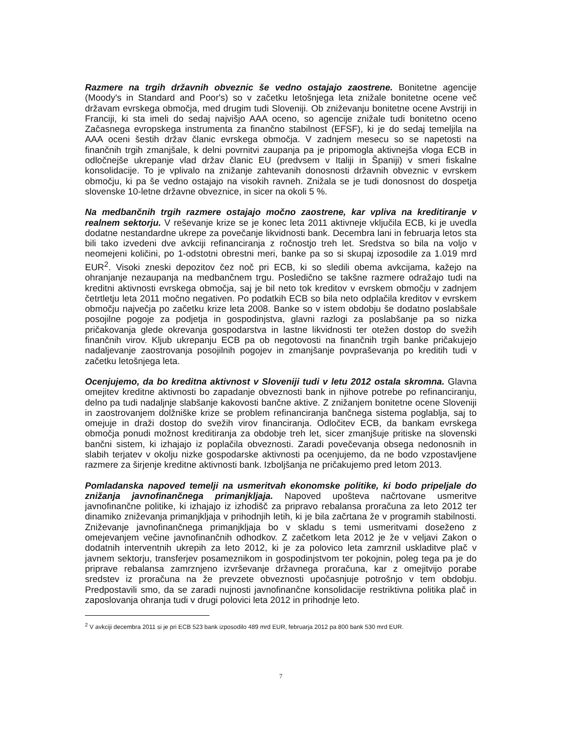Razmere na trgih državnih obveznic še vedno ostajajo zaostrene. Bonitetne agencije (Moody's in Standard and Poor's) so v začetku letošnjega leta znižale bonitetne ocene več državam evrskega območja, med drugim tudi Sloveniji. Ob zniževanju bonitetne ocene Avstriji in Franciji, ki sta imeli do sedaj najvišjo AAA oceno, so agencije znižale tudi bonitetno oceno Začasnega evropskega instrumenta za finančno stabilnost (EFSF), ki je do sedaj temeljila na AAA oceni šestih držav članic evrskega območja. V zadnjem mesecu so se napetosti na finančnih trgih zmanjšale, k delni povrnitvi zaupanja pa je pripomogla aktivnejša vloga ECB in odločnejše ukrepanje vlad držav članic EU (predvsem v Italiji in Španiji) v smeri fiskalne konsolidacije. To je vplivalo na znižanje zahtevanih donosnosti državnih obveznic v evrskem območju, ki pa še vedno ostajajo na visokih ravneh. Znižala se je tudi donosnost do dospetja slovenske 10-letne državne obveznice, in sicer na okoli 5 %.
Na medbančnih trgih razmere ostajajo močno zaostrene, kar vpliva na kreditiranje v realnem sektorju. V reševanje krize se je konec leta 2011 aktivneje vključila ECB, ki je uvedla dodatne nestandardne ukrepe za povečanje likvidnosti bank. Decembra lani in februarja letos sta bili tako izvedeni dve avkciji refinanciranja z ročnostjo treh let. Sredstva so bila na voljo v neomejeni količini, po 1-odstotni obrestni meri, banke pa so si skupaj izposodile za 1.019 mrd EUR<sup>2</sup>. Visoki zneski depozitov čez noč pri ECB, ki so sledili obema avkcijama, kažejo na ohranjanje nezaupanja na medbančnem trgu. Posledično se takšne razmere odražajo tudi na kreditni aktivnosti evrskega območja, saj je bil neto tok kreditov v evrskem območju v zadnjem četrtletju leta 2011 močno negativen. Po podatkih ECB so bila neto odplačila kreditov v evrskem območju največja po začetku krize leta 2008. Banke so v istem obdobju še dodatno poslabšale posojilne pogoje za podjetja in gospodinjstva, glavni razlogi za poslabšanje pa so nizka pričakovanja glede okrevanja gospodarstva in lastne likvidnosti ter otežen dostop do svežih finančnih virov. Kljub ukrepanju ECB pa ob negotovosti na finančnih trgih banke pričakujejo nadaljevanje zaostrovanja posojilnih pogojev in zmanjšanje povpraševanja po kreditih tudi v začetku letošnjega leta.
Ocenjujemo, da bo kreditna aktivnost v Sloveniji tudi v letu 2012 ostala skromna. Glavna omejitev kreditne aktivnosti bo zapadanje obveznosti bank in njihove potrebe po refinanciranju, delno pa tudi nadaljnje slabšanje kakovosti bančne aktive. Z znižanjem bonitetne ocene Sloveniji in zaostrovanjem dolžniške krize se problem refinanciranja bančnega sistema poglablja, saj to omejuje in draži dostop do svežih virov financiranja. Odločitev ECB, da bankam evrskega območja ponudi možnost kreditiranja za obdobje treh let, sicer zmanjšuje pritiske na slovenski bančni sistem, ki izhajajo iz poplačila obveznosti. Zaradi povečevanja obsega nedonosnih in slabih terjatev v okolju nizke gospodarske aktivnosti pa ocenjujemo, da ne bodo vzpostavljene razmere za širjenje kreditne aktivnosti bank. Izboljšanja ne pričakujemo pred letom 2013.
Pomladanska napoved temelji na usmeritvah ekonomske politike, ki bodo pripeljale do znižanja javnofinančnega primanjkljaja. Napoved upošteva načrtovane usmeritve javnofinančne politike, ki izhajajo iz izhodišč za pripravo rebalansa proračuna za leto 2012 ter dinamiko zniževanja primanjkljaja v prihodnjih letih, ki je bila začrtana že v programih stabilnosti. Zniževanje javnofinančnega primanjkljaja bo v skladu s temi usmeritvami doseženo z omejevanjem večine javnofinančnih odhodkov. Z začetkom leta 2012 je že v veljavi Zakon o dodatnih interventnih ukrepih za leto 2012, ki je za polovico leta zamrznil uskladitve plač v javnem sektorju, transferjev posameznikom in gospodinjstvom ter pokojnin, poleg tega pa je do priprave rebalansa zamrznjeno izvrševanje državnega proračuna, kar z omejitvijo porabe sredstev iz proračuna na že prevzete obveznosti upočasnjuje potrošnjo v tem obdobju. Predpostavili smo, da se zaradi nujnosti javnofinančne konsolidacije restriktivna politika plač in zaposlovanja ohranja tudi v drugi polovici leta 2012 in prihodnje leto.
<sup>2</sup> V avkciji decembra 2011 si je pri ECB 523 bank izposodilo 489 mrd EUR, februarja 2012 pa 800 bank 530 mrd EUR.
7